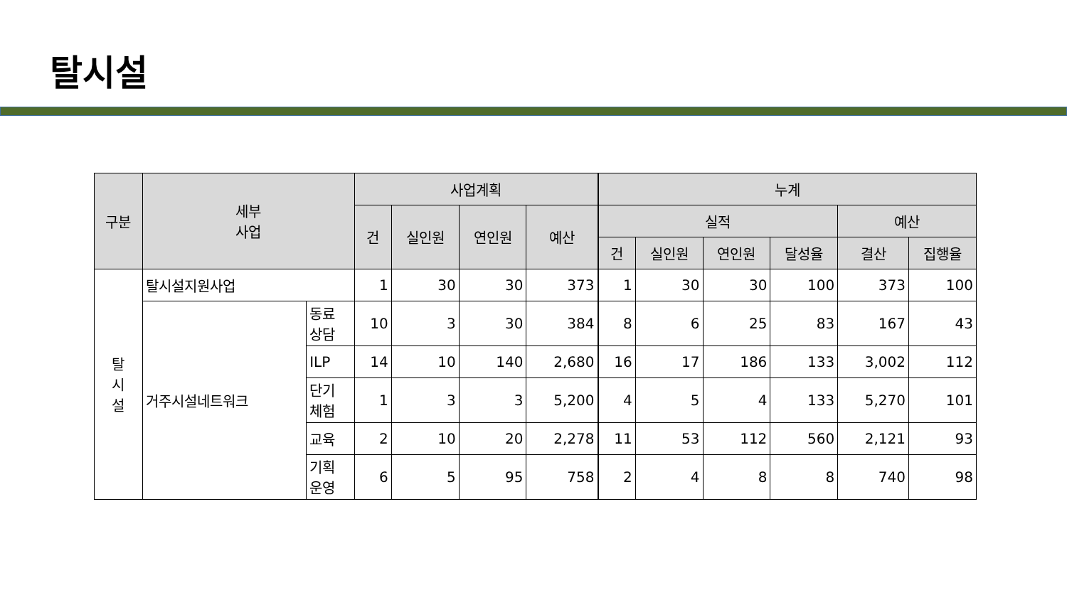탈시설
| 구분 | 세부 사업 | | 사업계획 | | | | 누계 | | | | | |
| --- | --- | --- | --- | --- | --- | --- | --- | --- | --- | --- | --- | --- |
| | | | 건 | 실인원 | 연인원 | 예산 | 실적 | | | | 예산 | |
| | | | | | | | 건 | 실인원 | 연인원 | 달성율 | 결산 | 집행율 |
| 탈 시 설 | 탈시설지원사업 | | 1 | 30 | 30 | 373 | 1 | 30 | 30 | 100 | 373 | 100 |
| | 거주시설네트워크 | 동료 상담 | 10 | 3 | 30 | 384 | 8 | 6 | 25 | 83 | 167 | 43 |
| | | ILP | 14 | 10 | 140 | 2,680 | 16 | 17 | 186 | 133 | 3,002 | 112 |
| | | 단기 체험 | 1 | 3 | 3 | 5,200 | 4 | 5 | 4 | 133 | 5,270 | 101 |
| | | 교육 | 2 | 10 | 20 | 2,278 | 11 | 53 | 112 | 560 | 2,121 | 93 |
| | | 기획 운영 | 6 | 5 | 95 | 758 | 2 | 4 | 8 | 8 | 740 | 98 |